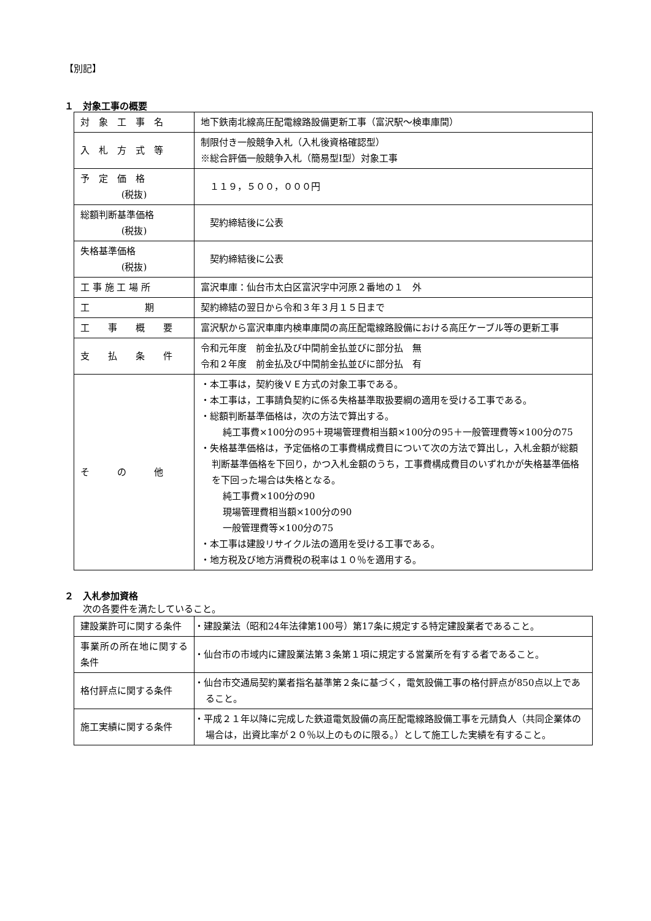【別記】
１　対象工事の概要
| 対 象 工 事 名 | 地下鉄南北線高圧配電線路設備更新工事（富沢駅～検車庫間） |
| 入 札 方 式 等 | 制限付き一般競争入札（入札後資格確認型） ※総合評価一般競争入札（簡易型Ⅰ型）対象工事 |
| 予 定 価 格 (税抜) | １１９，５００，０００円 |
| 総額判断基準価格 (税抜) | 契約締結後に公表 |
| 失格基準価格 (税抜) | 契約締結後に公表 |
| 工 事 施 工 場 所 | 富沢車庫：仙台市太白区富沢字中河原２番地の１ 外 |
| 工 期 | 契約締結の翌日から令和３年３月１５日まで |
| 工 事 概 要 | 富沢駅から富沢車庫内検車庫間の高圧配電線路設備における高圧ケーブル等の更新工事 |
| 支 払 条 件 | 令和元年度 前金払及び中間前金払並びに部分払 無 令和２年度 前金払及び中間前金払並びに部分払 有 |
| そ の 他 | ・本工事は，契約後ＶＥ方式の対象工事である。 ・本工事は，工事請負契約に係る失格基準取扱要綱の適用を受ける工事である。 ・総額判断基準価格は，次の方法で算出する。 純工事費×100分の95＋現場管理費相当額×100分の95＋一般管理費等×100分の75 ・失格基準価格は，予定価格の工事費構成費目について次の方法で算出し，入札金額が総額判断基準価格を下回り，かつ入札金額のうち，工事費構成費目のいずれかが失格基準価格を下回った場合は失格となる。 純工事費×100分の90 現場管理費相当額×100分の90 一般管理費等×100分の75 ・本工事は建設リサイクル法の適用を受ける工事である。 ・地方税及び地方消費税の税率は１０％を適用する。 |
２　入札参加資格
次の各要件を満たしていること。
| 建設業許可に関する条件 | ・建設業法（昭和24年法律第100号）第17条に規定する特定建設業者であること。 |
| 事業所の所在地に関する条件 | ・仙台市の市域内に建設業法第３条第１項に規定する営業所を有する者であること。 |
| 格付評点に関する条件 | ・仙台市交通局契約業者指名基準第２条に基づく，電気設備工事の格付評点が850点以上であること。 |
| 施工実績に関する条件 | ・平成２１年以降に完成した鉄道電気設備の高圧配電線路設備工事を元請負人（共同企業体の場合は，出資比率が２０％以上のものに限る。）として施工した実績を有すること。 |